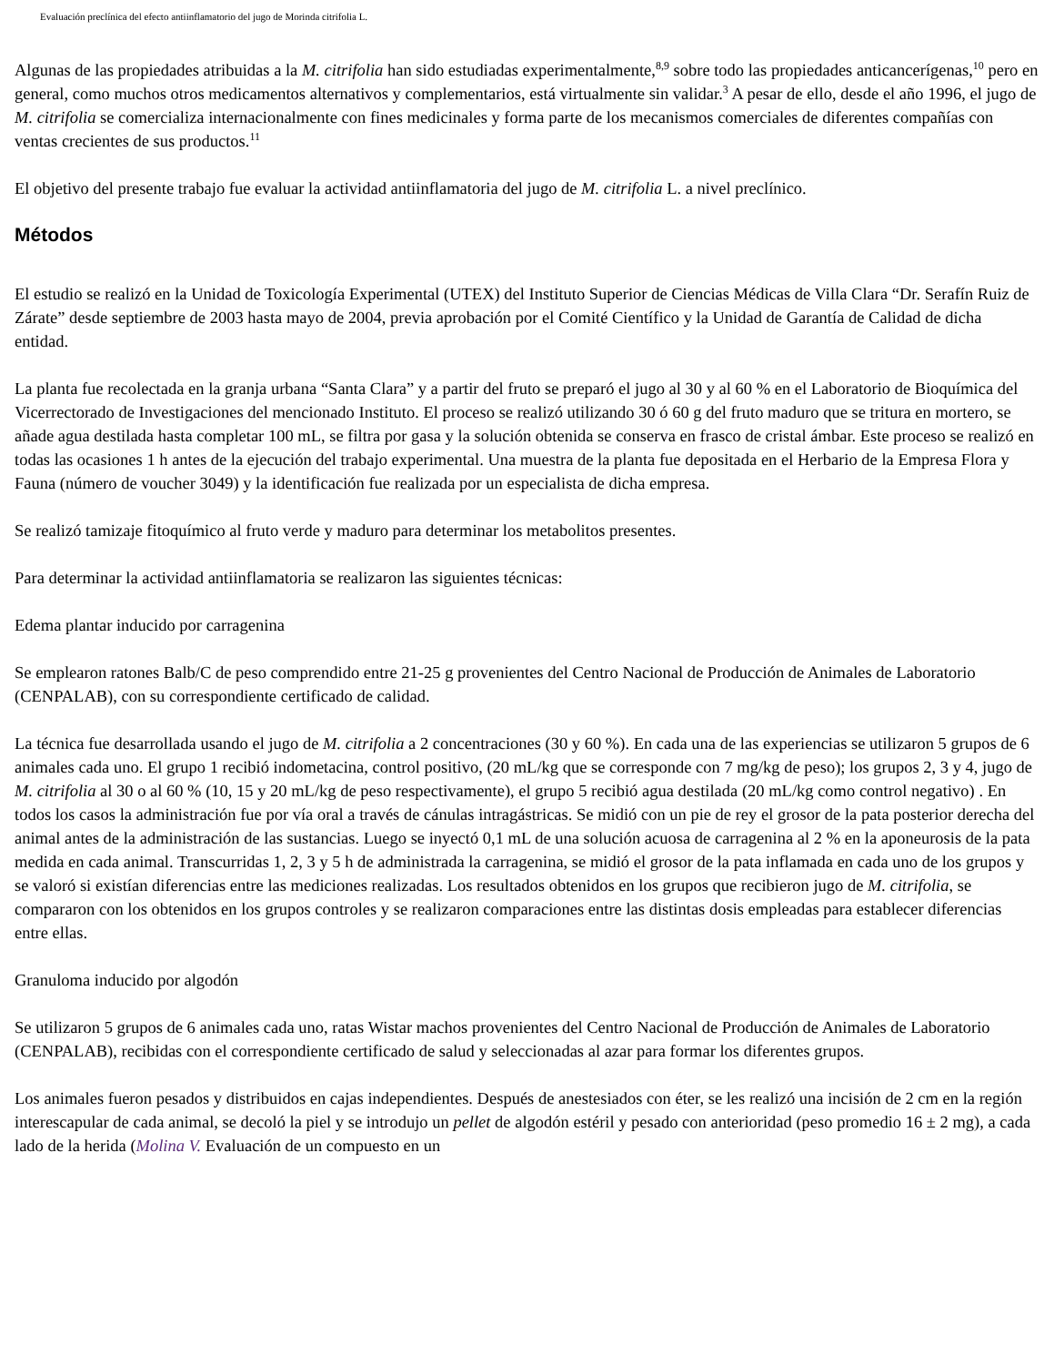Evaluación preclínica del efecto antiinflamatorio del jugo de Morinda citrifolia L.
Algunas de las propiedades atribuidas a la M. citrifolia han sido estudiadas experimentalmente,<sup>8,9</sup> sobre todo las propiedades anticancerígenas,<sup>10</sup> pero en general, como muchos otros medicamentos alternativos y complementarios, está virtualmente sin validar.<sup>3</sup> A pesar de ello, desde el año 1996, el jugo de M. citrifolia se comercializa internacionalmente con fines medicinales y forma parte de los mecanismos comerciales de diferentes compañías con ventas crecientes de sus productos.<sup>11</sup>
El objetivo del presente trabajo fue evaluar la actividad antiinflamatoria del jugo de M. citrifolia L. a nivel preclínico.
Métodos
El estudio se realizó en la Unidad de Toxicología Experimental (UTEX) del Instituto Superior de Ciencias Médicas de Villa Clara “Dr. Serafín Ruiz de Zárate” desde septiembre de 2003 hasta mayo de 2004, previa aprobación por el Comité Científico y la Unidad de Garantía de Calidad de dicha entidad.
La planta fue recolectada en la granja urbana “Santa Clara” y a partir del fruto se preparó el jugo al 30 y al 60 % en el Laboratorio de Bioquímica del Vicerrectorado de Investigaciones del mencionado Instituto. El proceso se realizó utilizando 30 ó 60 g del fruto maduro que se tritura en mortero, se añade agua destilada hasta completar 100 mL, se filtra por gasa y la solución obtenida se conserva en frasco de cristal ámbar. Este proceso se realizó en todas las ocasiones 1 h antes de la ejecución del trabajo experimental. Una muestra de la planta fue depositada en el Herbario de la Empresa Flora y Fauna (número de voucher 3049) y la identificación fue realizada por un especialista de dicha empresa.
Se realizó tamizaje fitoquímico al fruto verde y maduro para determinar los metabolitos presentes.
Para determinar la actividad antiinflamatoria se realizaron las siguientes técnicas:
Edema plantar inducido por carragenina
Se emplearon ratones Balb/C de peso comprendido entre 21-25 g provenientes del Centro Nacional de Producción de Animales de Laboratorio (CENPALAB), con su correspondiente certificado de calidad.
La técnica fue desarrollada usando el jugo de M. citrifolia a 2 concentraciones (30 y 60 %). En cada una de las experiencias se utilizaron 5 grupos de 6 animales cada uno. El grupo 1 recibió indometacina, control positivo, (20 mL/kg que se corresponde con 7 mg/kg de peso); los grupos 2, 3 y 4, jugo de M. citrifolia al 30 o al 60 % (10, 15 y 20 mL/kg de peso respectivamente), el grupo 5 recibió agua destilada (20 mL/kg como control negativo) . En todos los casos la administración fue por vía oral a través de cánulas intragástricas. Se midió con un pie de rey el grosor de la pata posterior derecha del animal antes de la administración de las sustancias. Luego se inyectó 0,1 mL de una solución acuosa de carragenina al 2 % en la aponeurosis de la pata medida en cada animal. Transcurridas 1, 2, 3 y 5 h de administrada la carragenina, se midió el grosor de la pata inflamada en cada uno de los grupos y se valoró si existían diferencias entre las mediciones realizadas. Los resultados obtenidos en los grupos que recibieron jugo de M. citrifolia, se compararon con los obtenidos en los grupos controles y se realizaron comparaciones entre las distintas dosis empleadas para establecer diferencias entre ellas.
Granuloma inducido por algodón
Se utilizaron 5 grupos de 6 animales cada uno, ratas Wistar machos provenientes del Centro Nacional de Producción de Animales de Laboratorio (CENPALAB), recibidas con el correspondiente certificado de salud y seleccionadas al azar para formar los diferentes grupos.
Los animales fueron pesados y distribuidos en cajas independientes. Después de anestesiados con éter, se les realizó una incisión de 2 cm en la región interescapular de cada animal, se decoló la piel y se introdujo un pellet de algodón estéril y pesado con anterioridad (peso promedio 16 ± 2 mg), a cada lado de la herida (Molina V. Evaluación de un compuesto en un